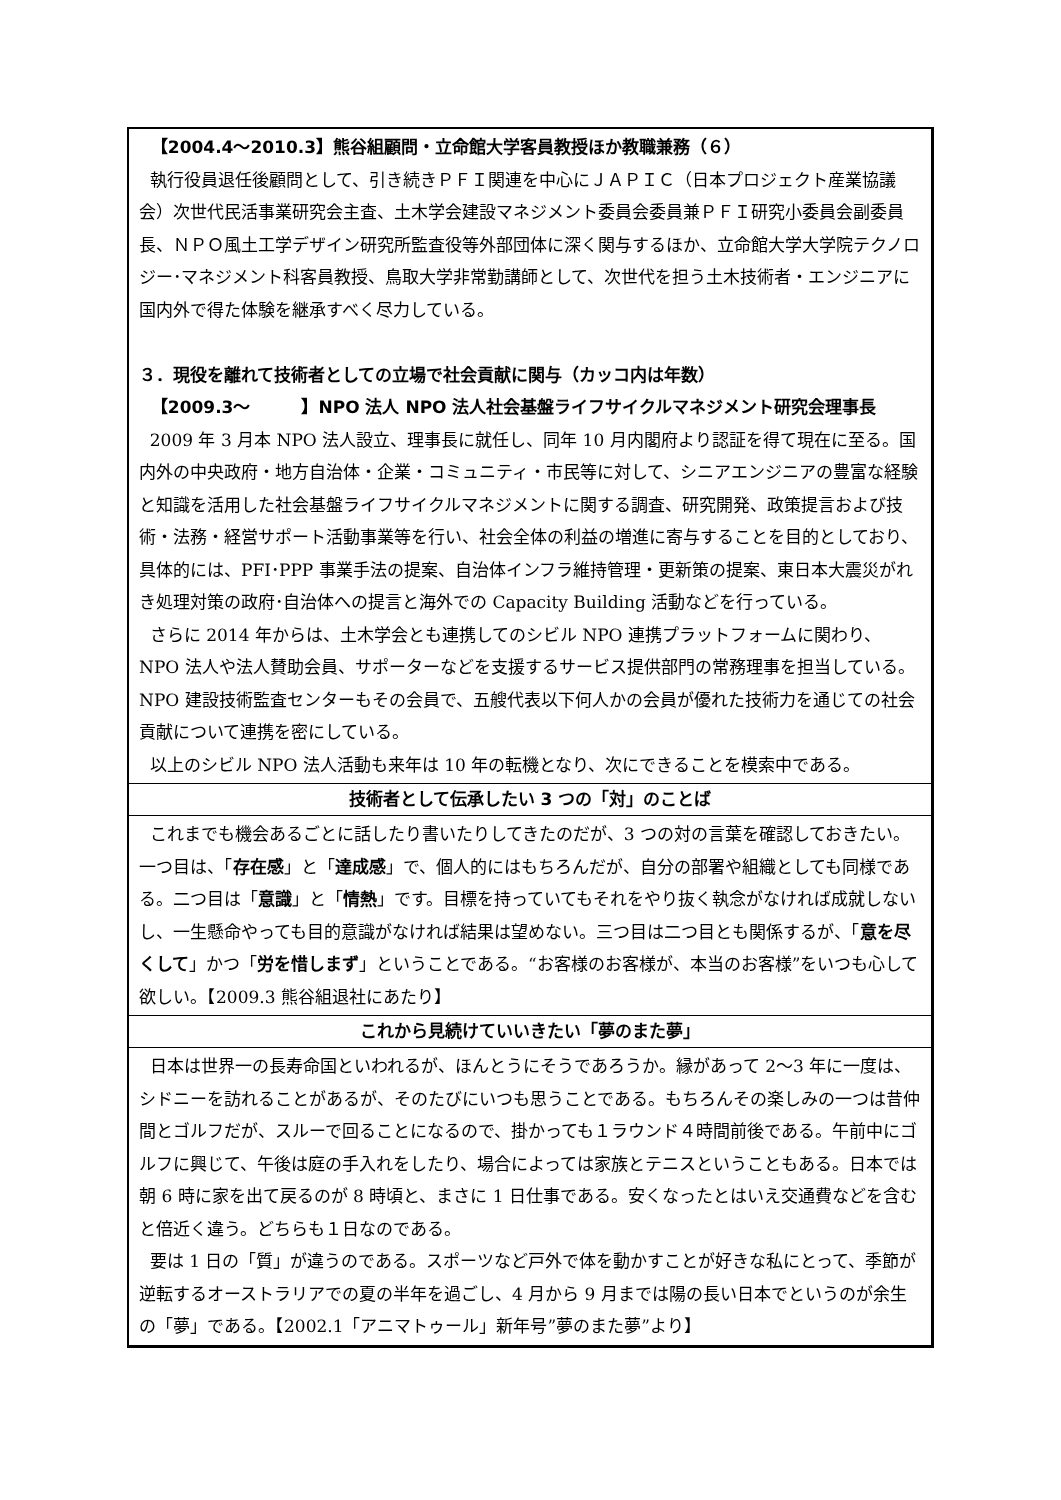【2004.4～2010.3】熊谷組顧問・立命館大学客員教授ほか教職兼務（６）
執行役員退任後顧問として、引き続きＰＦＩ関連を中心にＪＡＰＩＣ（日本プロジェクト産業協議会）次世代民活事業研究会主査、土木学会建設マネジメント委員会委員兼ＰＦＩ研究小委員会副委員長、ＮＰＯ風土工学デザイン研究所監査役等外部団体に深く関与するほか、立命館大学大学院テクノロジー･マネジメント科客員教授、鳥取大学非常勤講師として、次世代を担う土木技術者・エンジニアに国内外で得た体験を継承すべく尽力している。
３．現役を離れて技術者としての立場で社会貢献に関与（カッコ内は年数）
【2009.3～　　　】NPO 法人 NPO 法人社会基盤ライフサイクルマネジメント研究会理事長
2009 年 3 月本 NPO 法人設立、理事長に就任し、同年 10 月内閣府より認証を得て現在に至る。国内外の中央政府・地方自治体・企業・コミュニティ・市民等に対して、シニアエンジニアの豊富な経験と知識を活用した社会基盤ライフサイクルマネジメントに関する調査、研究開発、政策提言および技術・法務・経営サポート活動事業等を行い、社会全体の利益の増進に寄与することを目的としており、具体的には、PFI･PPP 事業手法の提案、自治体インフラ維持管理・更新策の提案、東日本大震災がれき処理対策の政府･自治体への提言と海外での Capacity Building 活動などを行っている。
さらに 2014 年からは、土木学会とも連携してのシビル NPO 連携プラットフォームに関わり、NPO 法人や法人賛助会員、サポーターなどを支援するサービス提供部門の常務理事を担当している。NPO 建設技術監査センターもその会員で、五艘代表以下何人かの会員が優れた技術力を通じての社会貢献について連携を密にしている。
以上のシビル NPO 法人活動も来年は 10 年の転機となり、次にできることを模索中である。
技術者として伝承したい 3 つの「対」のことば
これまでも機会あるごとに話したり書いたりしてきたのだが、3 つの対の言葉を確認しておきたい。一つ目は、「存在感」と「達成感」で、個人的にはもちろんだが、自分の部署や組織としても同様である。二つ目は「意識」と「情熱」です。目標を持っていてもそれをやり抜く執念がなければ成就しないし、一生懸命やっても目的意識がなければ結果は望めない。三つ目は二つ目とも関係するが、「意を尽くして」かつ「労を惜しまず」ということである。“お客様のお客様が、本当のお客様”をいつも心して欲しい。【2009.3 熊谷組退社にあたり】
これから見続けていいきたい「夢のまた夢」
日本は世界一の長寿命国といわれるが、ほんとうにそうであろうか。縁があって 2～3 年に一度は、シドニーを訪れることがあるが、そのたびにいつも思うことである。もちろんその楽しみの一つは昔仲間とゴルフだが、スルーで回ることになるので、掛かっても１ラウンド４時間前後である。午前中にゴルフに興じて、午後は庭の手入れをしたり、場合によっては家族とテニスということもある。日本では朝 6 時に家を出て戻るのが 8 時頃と、まさに 1 日仕事である。安くなったとはいえ交通費などを含むと倍近く違う。どちらも１日なのである。
要は 1 日の「質」が違うのである。スポーツなど戸外で体を動かすことが好きな私にとって、季節が逆転するオーストラリアでの夏の半年を過ごし、4 月から 9 月までは陽の長い日本でというのが余生の「夢」である。【2002.1「アニマトゥール」新年号”夢のまた夢”より】